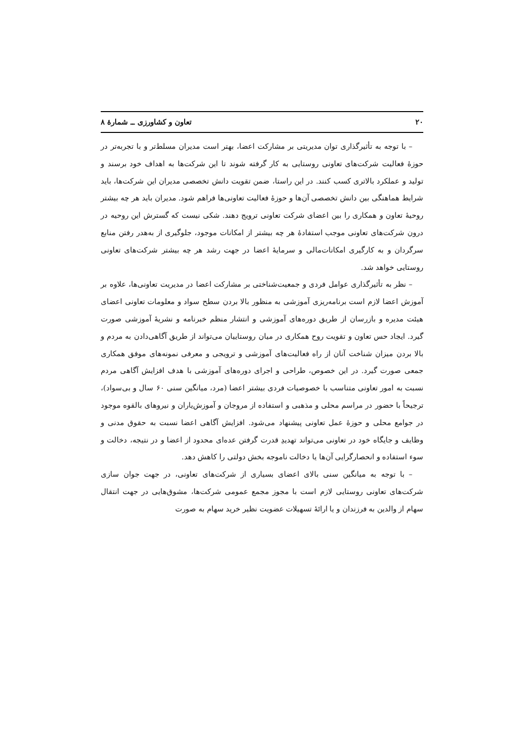۲۰ تعاون و کشاورزی ــ شمارهٔ ۸
– با توجه به تأثیرگذاری توان مدیریتی بر مشارکت اعضا، بهتر است مدیران مسلط‌تر و با تجربه‌تر در حوزهٔ فعالیت شرکت‌های تعاونی روستایی به کار گرفته شوند تا این شرکت‌ها به اهداف خود برسند و تولید و عملکرد بالاتری کسب کنند. در این راستا، ضمن تقویت دانش تخصصی مدیران این شرکت‌ها، باید شرایط هماهنگی بین دانش تخصصی آن‌ها و حوزهٔ فعالیت تعاونی‌ها فراهم شود. مدیران باید هر چه بیشتر روحیهٔ تعاون و همکاری را بین اعضای شرکت تعاونی ترویج دهند. شکی نیست که گسترش این روحیه در درون شرکت‌های تعاونی موجب استفادهٔ هر چه بیشتر از امکانات موجود، جلوگیری از به‌هدر رفتن منابع سرگردان و به کارگیری امکانات‌مالی و سرمایهٔ اعضا در جهت رشد هر چه بیشتر شرکت‌های تعاونی روستایی خواهد شد.
– نظر به تأثیرگذاری عوامل فردی و جمعیت‌شناختی بر مشارکت اعضا در مدیریت تعاونی‌ها، علاوه بر آموزش اعضا لازم است برنامه‌ریزی آموزشی به منظور بالا بردن سطح سواد و معلومات تعاونی اعضای هیئت مدیره و بازرسان از طریق دوره‌های آموزشی و انتشار منظم خبرنامه و نشریهٔ آموزشی صورت گیرد. ایجاد حس تعاون و تقویت روح همکاری در میان روستاییان می‌تواند از طریق آگاهی‌دادن به مردم و بالا بردن میزان شناخت آنان از راه فعالیت‌های آموزشی و ترویجی و معرفی نمونه‌های موفق همکاری جمعی صورت گیرد. در این خصوص، طراحی و اجرای دوره‌های آموزشی با هدف افزایش آگاهی مردم نسبت به امور تعاونی متناسب با خصوصیات فردی بیشتر اعضا (مرد، میانگین سنی ۶۰ سال و بی‌سواد)، ترجیحاً با حضور در مراسم محلی و مذهبی و استفاده از مروجان و آموزش‌یاران و نیروهای بالقوه موجود در جوامع محلی و حوزهٔ عمل تعاونی پیشنهاد می‌شود. افزایش آگاهی اعضا نسبت به حقوق مدنی و وظایف و جایگاه خود در تعاونی می‌تواند تهدیدِ قدرت گرفتن عده‌ای محدود از اعضا و در نتیجه، دخالت و سوء استفاده و انحصارگرایی آن‌ها یا دخالت ناموجه بخش دولتی را کاهش دهد.
– با توجه به میانگین سنی بالای اعضای بسیاری از شرکت‌های تعاونی، در جهت جوان سازی شرکت‌های تعاونی روستایی لازم است با مجوز مجمع عمومی شرکت‌ها، مشوق‌هایی در جهت انتقال سهام از والدین به فرزندان و یا ارائهٔ تسهیلات عضویت نظیر خرید سهام به صورت